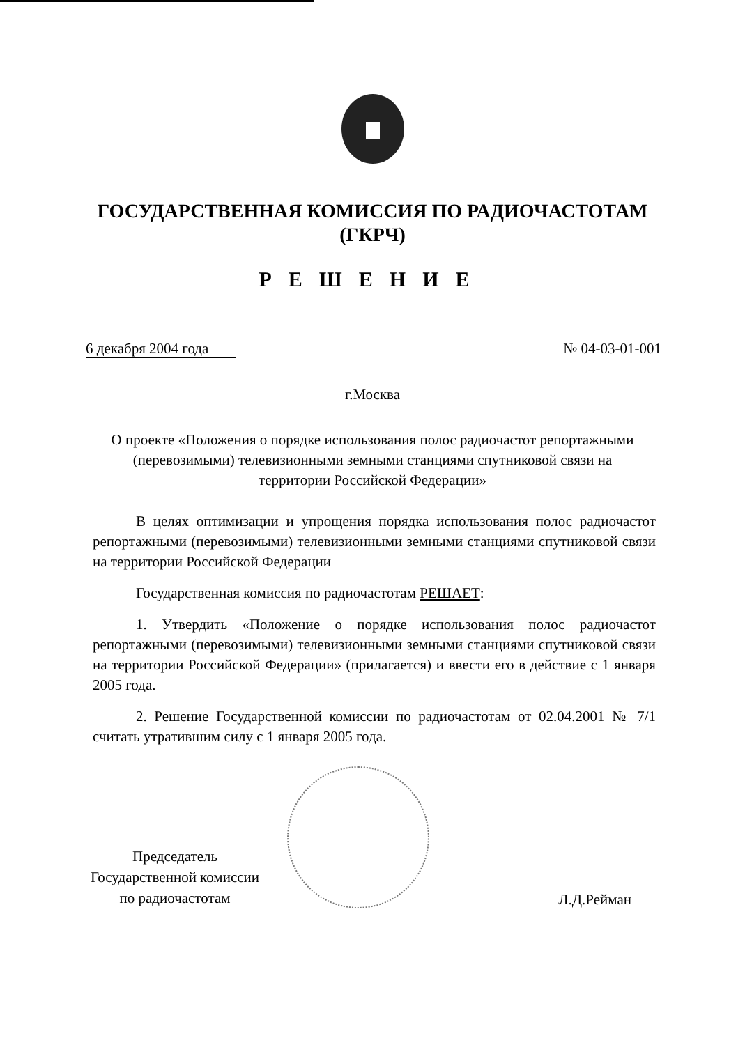ГОСУДАРСТВЕННАЯ КОМИССИЯ ПО РАДИОЧАСТОТАМ
(ГКРЧ)
РЕШЕНИЕ
6 декабря 2004 года № 04-03-01-001
г.Москва
О проекте «Положения о порядке использования полос радиочастот репортажными (перевозимыми) телевизионными земными станциями спутниковой связи на территории Российской Федерации»
В целях оптимизации и упрощения порядка использования полос радиочастот репортажными (перевозимыми) телевизионными земными станциями спутниковой связи на территории Российской Федерации
Государственная комиссия по радиочастотам РЕШАЕТ:
1. Утвердить «Положение о порядке использования полос радиочастот репортажными (перевозимыми) телевизионными земными станциями спутниковой связи на территории Российской Федерации» (прилагается) и ввести его в действие с 1 января 2005 года.
2. Решение Государственной комиссии по радиочастотам от 02.04.2001 № 7/1 считать утратившим силу с 1 января 2005 года.
Председатель
Государственной комиссии
по радиочастотам
Л.Д.Рейман